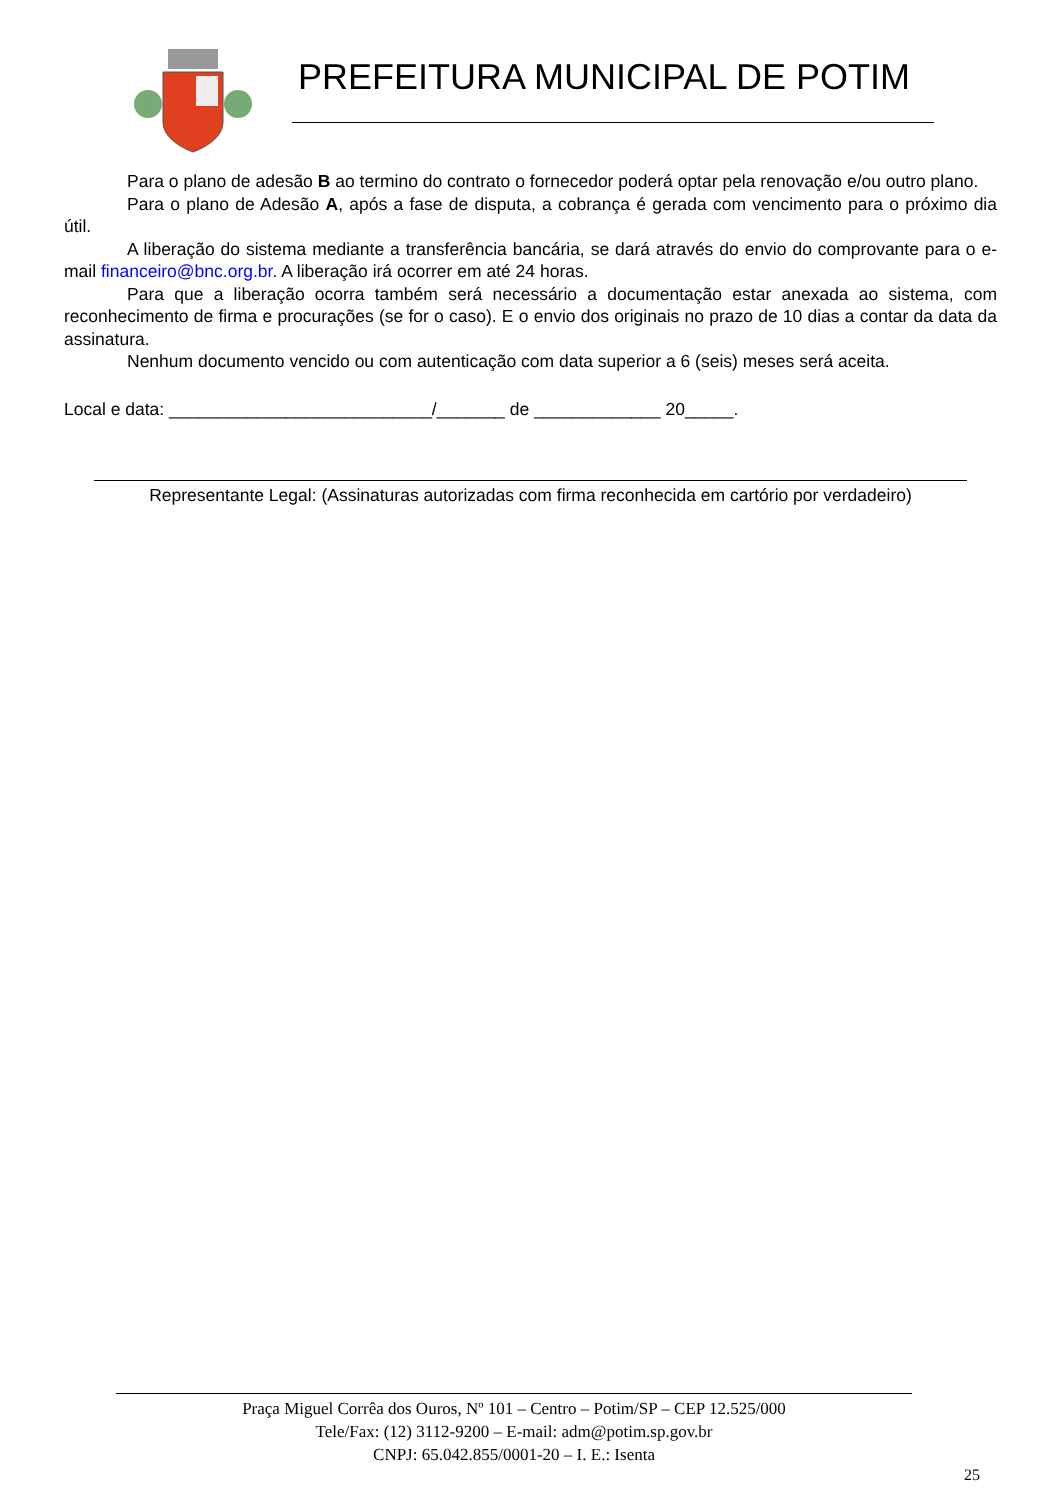PREFEITURA MUNICIPAL DE POTIM
Para o plano de adesão B ao termino do contrato o fornecedor poderá optar pela renovação e/ou outro plano.
Para o plano de Adesão A, após a fase de disputa, a cobrança é gerada com vencimento para o próximo dia útil.
A liberação do sistema mediante a transferência bancária, se dará através do envio do comprovante para o e-mail financeiro@bnc.org.br. A liberação irá ocorrer em até 24 horas.
Para que a liberação ocorra também será necessário a documentação estar anexada ao sistema, com reconhecimento de firma e procurações (se for o caso). E o envio dos originais no prazo de 10 dias a contar da data da assinatura.
Nenhum documento vencido ou com autenticação com data superior a 6 (seis) meses será aceita.
Local e data: ___________________________/_______ de _____________ 20_____.
Representante Legal: (Assinaturas autorizadas com firma reconhecida em cartório por verdadeiro)
Praça Miguel Corrêa dos Ouros, Nº 101 – Centro – Potim/SP – CEP 12.525/000
Tele/Fax: (12) 3112-9200 – E-mail: adm@potim.sp.gov.br
CNPJ: 65.042.855/0001-20 – I. E.: Isenta
25